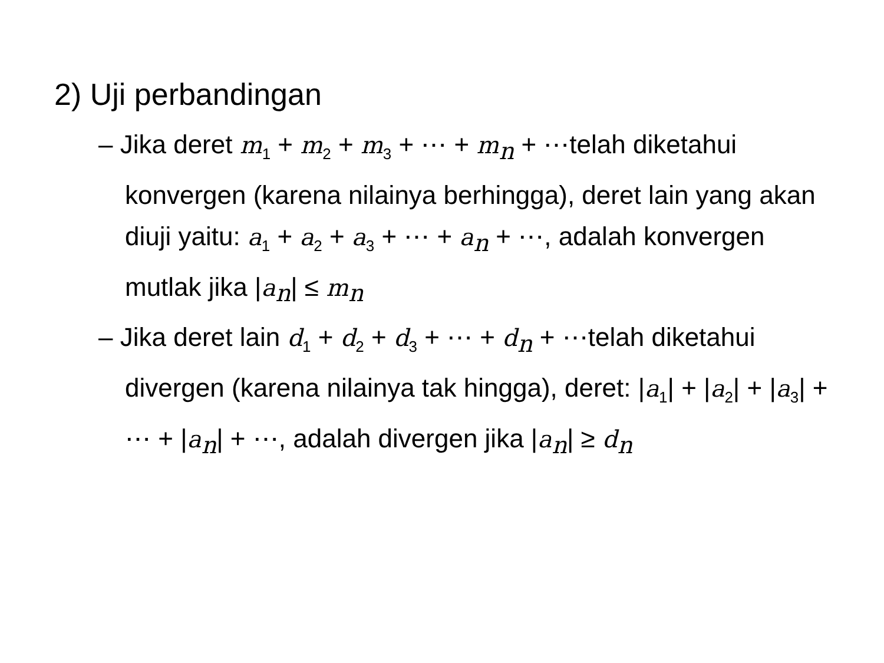2) Uji perbandingan
– Jika deret m<sub>1</sub> + m<sub>2</sub> + m<sub>3</sub> + ⋯ + m<sub>n</sub> + ⋯telah diketahui konvergen (karena nilainya berhingga), deret lain yang akan diuji yaitu: a<sub>1</sub> + a<sub>2</sub> + a<sub>3</sub> + ⋯ + a<sub>n</sub> + ⋯, adalah konvergen mutlak jika |a<sub>n</sub>| ≤ m<sub>n</sub>
– Jika deret lain d<sub>1</sub> + d<sub>2</sub> + d<sub>3</sub> + ⋯ + d<sub>n</sub> + ⋯telah diketahui divergen (karena nilainya tak hingga), deret: |a<sub>1</sub>| + |a<sub>2</sub>| + |a<sub>3</sub>| + ⋯ + |a<sub>n</sub>| + ⋯, adalah divergen jika |a<sub>n</sub>| ≥ d<sub>n</sub>